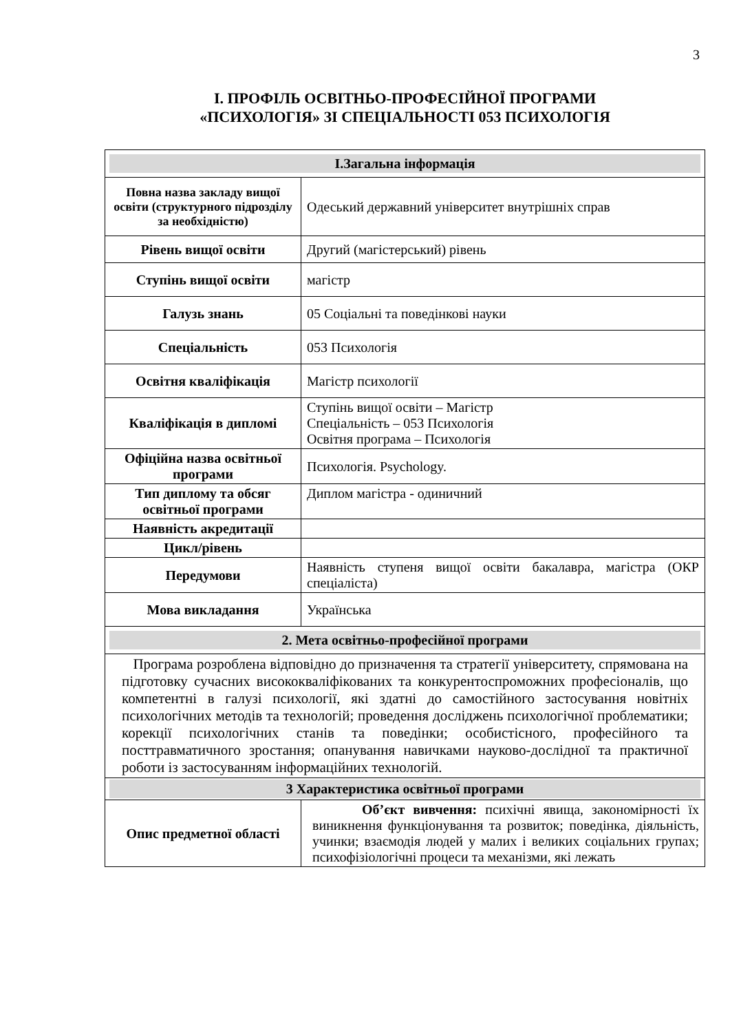3
І. ПРОФІЛЬ ОСВІТНЬО-ПРОФЕСІЙНОЇ ПРОГРАМИ
«ПСИХОЛОГІЯ» ЗІ СПЕЦІАЛЬНОСТІ 053 ПСИХОЛОГІЯ
| І.Загальна інформація | |
| Повна назва закладу вищої освіти (структурного підрозділу за необхідністю) | Одеський державний університет внутрішніх справ |
| Рівень вищої освіти | Другий (магістерський) рівень |
| Ступінь вищої освіти | магістр |
| Галузь знань | 05 Соціальні та поведінкові науки |
| Спеціальність | 053 Психологія |
| Освітня кваліфікація | Магістр психології |
| Кваліфікація в дипломі | Ступінь вищої освіти – Магістр Спеціальність – 053 Психологія Освітня програма – Психологія |
| Офіційна назва освітньої програми | Психологія. Psychology. |
| Тип диплому та обсяг освітньої програми | Диплом магістра - одиничний |
| Наявність акредитації | |
| Цикл/рівень | |
| Передумови | Наявність ступеня вищої освіти бакалавра, магістра (ОКР спеціаліста) |
| Мова викладання | Українська |
| 2. Мета освітньо-професійної програми | |
| Програма розроблена відповідно до призначення та стратегії університету, спрямована на підготовку сучасних висококваліфікованих та конкурентоспроможних професіоналів, що компетентні в галузі психології, які здатні до самостійного застосування новітніх психологічних методів та технологій; проведення досліджень психологічної проблематики; корекції психологічних станів та поведінки; особистісного, професійного та посттравматичного зростання; опанування навичками науково-дослідної та практичної роботи із застосуванням інформаційних технологій. | |
| 3 Характеристика освітньої програми | |
| Опис предметної області | Об’єкт вивчення: психічні явища, закономірності їх виникнення функціонування та розвиток; поведінка, діяльність, учинки; взаємодія людей у малих і великих соціальних групах; психофізіологічні процеси та механізми, які лежать |